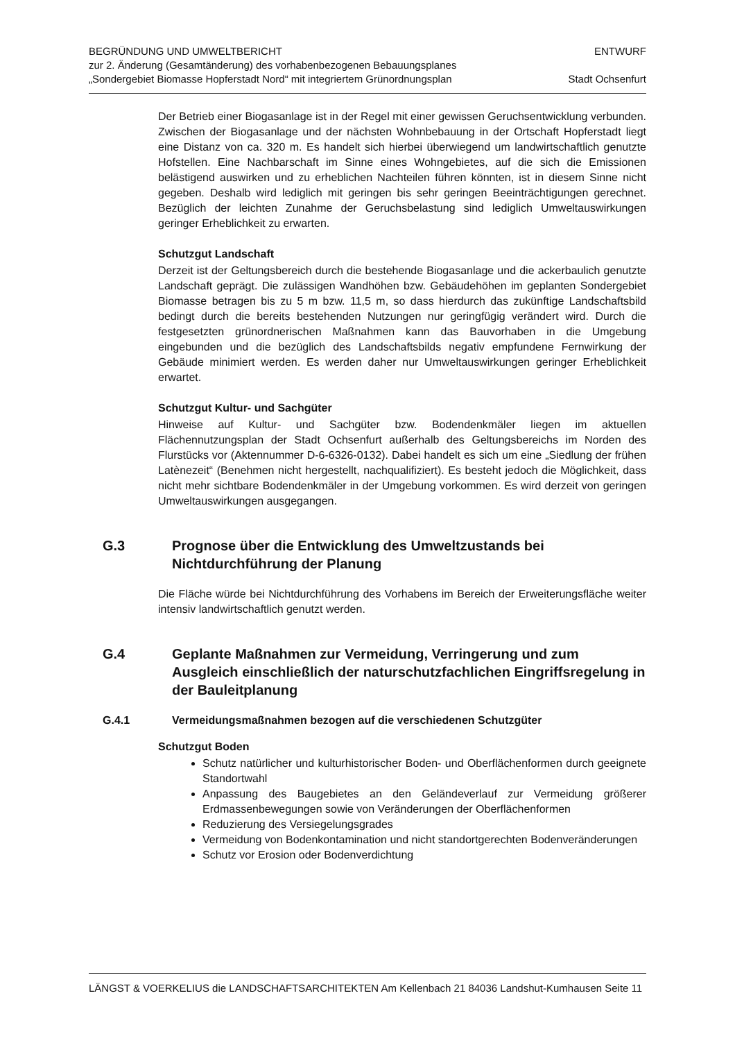BEGRÜNDUNG UND UMWELTBERICHT
zur 2. Änderung (Gesamtänderung) des vorhabenbezogenen Bebauungsplanes
„Sondergebiet Biomasse Hopferstadt Nord“ mit integriertem Grünordnungsplan
ENTWURF
Stadt Ochsenfurt
Der Betrieb einer Biogasanlage ist in der Regel mit einer gewissen Geruchsentwicklung verbunden. Zwischen der Biogasanlage und der nächsten Wohnbebauung in der Ortschaft Hopferstadt liegt eine Distanz von ca. 320 m. Es handelt sich hierbei überwiegend um landwirtschaftlich genutzte Hofstellen. Eine Nachbarschaft im Sinne eines Wohngebietes, auf die sich die Emissionen belästigend auswirken und zu erheblichen Nachteilen führen könnten, ist in diesem Sinne nicht gegeben. Deshalb wird lediglich mit geringen bis sehr geringen Beeinträchtigungen gerechnet. Bezüglich der leichten Zunahme der Geruchsbelastung sind lediglich Umweltauswirkungen geringer Erheblichkeit zu erwarten.
Schutzgut Landschaft
Derzeit ist der Geltungsbereich durch die bestehende Biogasanlage und die ackerbaulich genutzte Landschaft geprägt. Die zulässigen Wandhöhen bzw. Gebäudehöhen im geplanten Sondergebiet Biomasse betragen bis zu 5 m bzw. 11,5 m, so dass hierdurch das zukünftige Landschaftsbild bedingt durch die bereits bestehenden Nutzungen nur geringfügig verändert wird. Durch die festgesetzten grünordnerischen Maßnahmen kann das Bauvorhaben in die Umgebung eingebunden und die bezüglich des Landschaftsbilds negativ empfundene Fernwirkung der Gebäude minimiert werden. Es werden daher nur Umweltauswirkungen geringer Erheblichkeit erwartet.
Schutzgut Kultur- und Sachgüter
Hinweise auf Kultur- und Sachgüter bzw. Bodendenkmäler liegen im aktuellen Flächennutzungsplan der Stadt Ochsenfurt außerhalb des Geltungsbereichs im Norden des Flurstücks vor (Aktennummer D-6-6326-0132). Dabei handelt es sich um eine „Siedlung der frühen Latènezeit“ (Benehmen nicht hergestellt, nachqualifiziert). Es besteht jedoch die Möglichkeit, dass nicht mehr sichtbare Bodendenkmäler in der Umgebung vorkommen. Es wird derzeit von geringen Umweltauswirkungen ausgegangen.
G.3 Prognose über die Entwicklung des Umweltzustands bei Nichtdurchführung der Planung
Die Fläche würde bei Nichtdurchführung des Vorhabens im Bereich der Erweiterungsfläche weiter intensiv landwirtschaftlich genutzt werden.
G.4 Geplante Maßnahmen zur Vermeidung, Verringerung und zum Ausgleich einschließlich der naturschutzfachlichen Eingriffsregelung in der Bauleitplanung
G.4.1 Vermeidungsmaßnahmen bezogen auf die verschiedenen Schutzgüter
Schutzgut Boden
Schutz natürlicher und kulturhistorischer Boden- und Oberflächenformen durch geeignete Standortwahl
Anpassung des Baugebietes an den Geländeverlauf zur Vermeidung größerer Erdmassenbewegungen sowie von Veränderungen der Oberflächenformen
Reduzierung des Versiegelungsgrades
Vermeidung von Bodenkontamination und nicht standortgerechten Bodenveränderungen
Schutz vor Erosion oder Bodenverdichtung
LÄNGST & VOERKELIUS die LANDSCHAFTSARCHITEKTEN Am Kellenbach 21 84036 Landshut-Kumhausen Seite 11